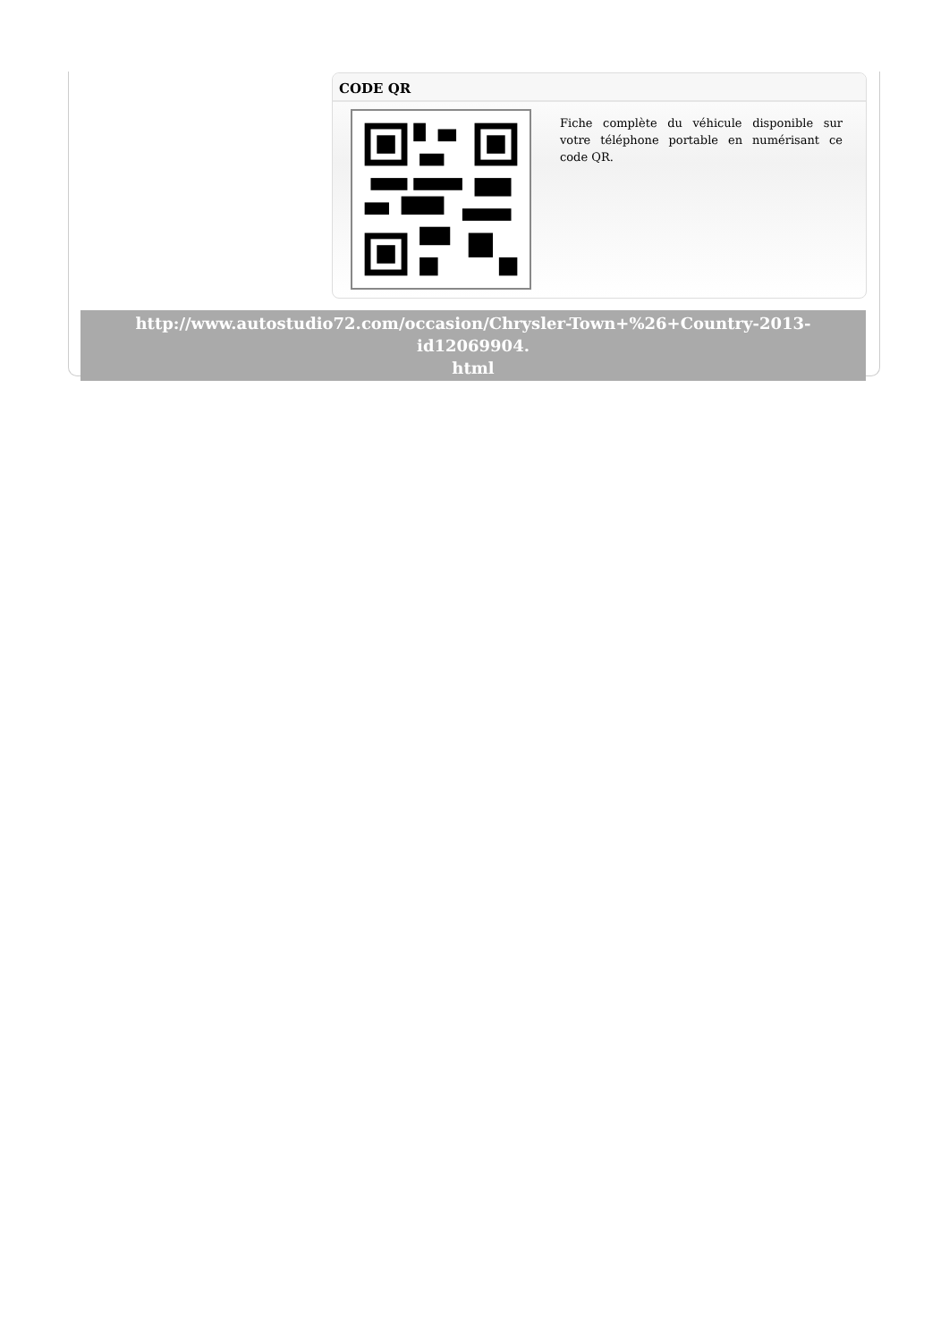CODE QR
Fiche complète du véhicule disponible sur votre téléphone portable en numérisant ce code QR.
http://www.autostudio72.com/occasion/Chrysler-Town+%26+Country-2013-id12069904.
html